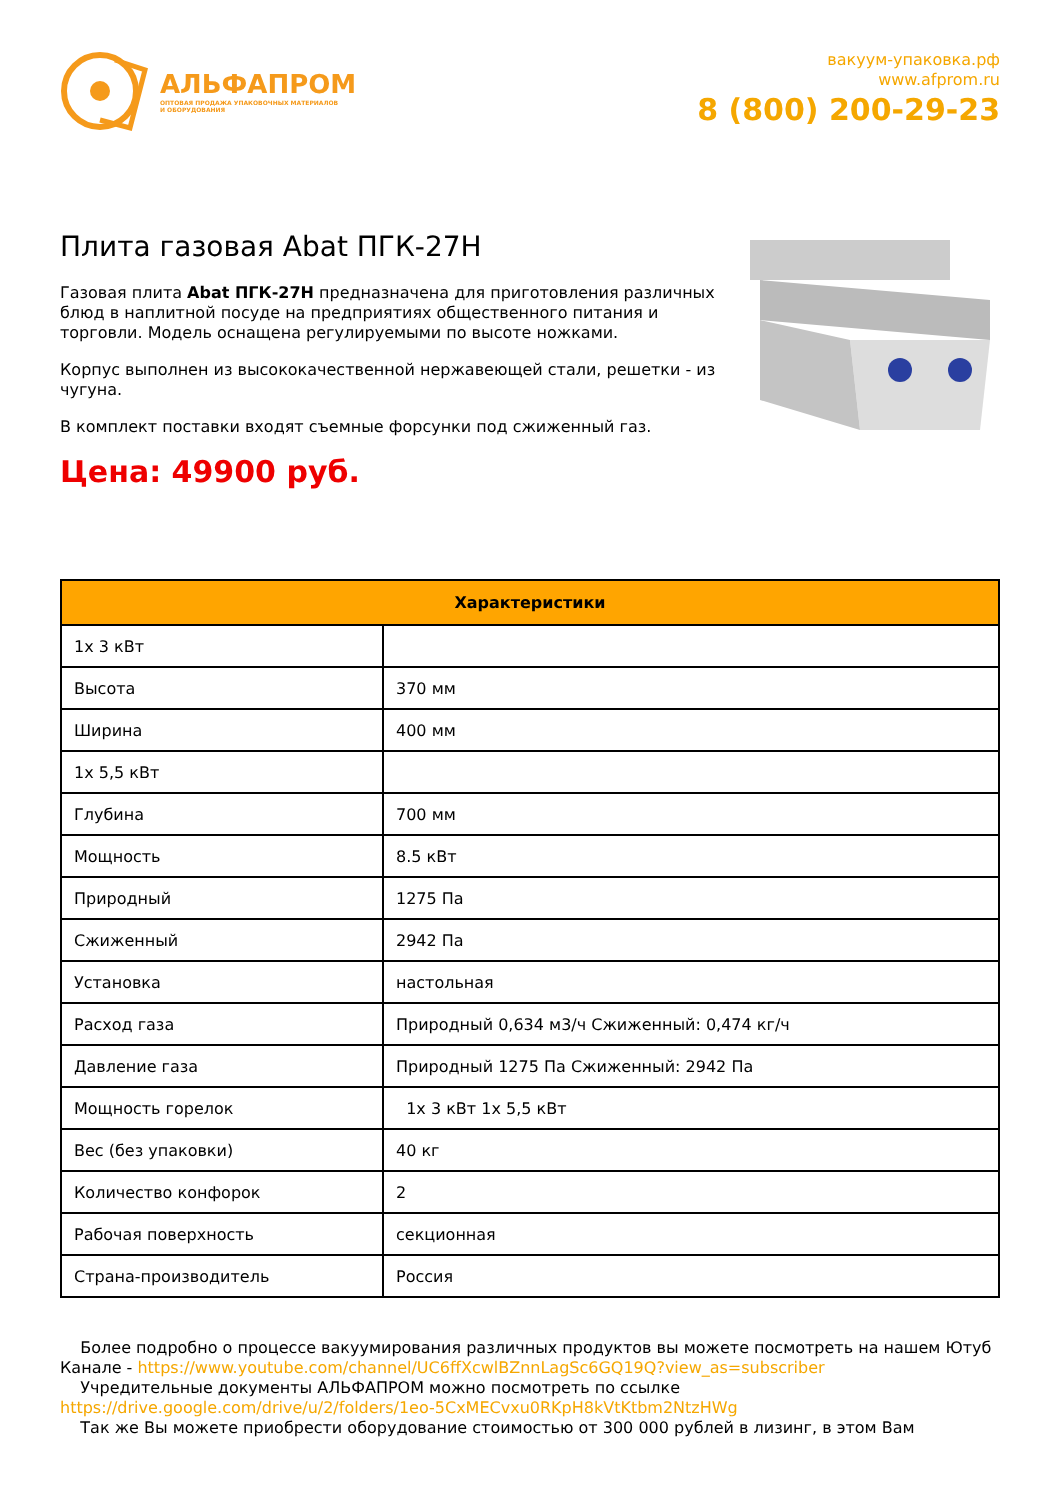АЛЬФАПРОМ
ОПТОВАЯ ПРОДАЖА УПАКОВОЧНЫХ МАТЕРИАЛОВ
И ОБОРУДОВАНИЯ
вакуум-упаковка.рф
www.afprom.ru
8 (800) 200-29-23
Плита газовая Abat ПГК-27Н
Газовая плита Abat ПГК-27Н предназначена для приготовления различных блюд в наплитной посуде на предприятиях общественного питания и торговли. Модель оснащена регулируемыми по высоте ножками.
Корпус выполнен из высококачественной нержавеющей стали, решетки - из чугуна.
В комплект поставки входят съемные форсунки под сжиженный газ.
Цена: 49900 руб.
| Характеристики | |
| --- | --- |
| 1x 3 кВт | |
| Высота | 370 мм |
| Ширина | 400 мм |
| 1x 5,5 кВт | |
| Глубина | 700 мм |
| Мощность | 8.5 кВт |
| Природный | 1275 Па |
| Сжиженный | 2942 Па |
| Установка | настольная |
| Расход газа | Природный 0,634 м3/ч Сжиженный: 0,474 кг/ч |
| Давление газа | Природный 1275 Па Сжиженный: 2942 Па |
| Мощность горелок | 1x 3 кВт 1x 5,5 кВт |
| Вес (без упаковки) | 40 кг |
| Количество конфорок | 2 |
| Рабочая поверхность | секционная |
| Страна-производитель | Россия |
Более подробно о процессе вакуумирования различных продуктов вы можете посмотреть на нашем Ютуб Канале - https://www.youtube.com/channel/UC6ffXcwlBZnnLagSc6GQ19Q?view_as=subscriber
Учредительные документы АЛЬФАПРОМ можно посмотреть по ссылке https://drive.google.com/drive/u/2/folders/1eo-5CxMECvxu0RKpH8kVtKtbm2NtzHWg
Так же Вы можете приобрести оборудование стоимостью от 300 000 рублей в лизинг, в этом Вам